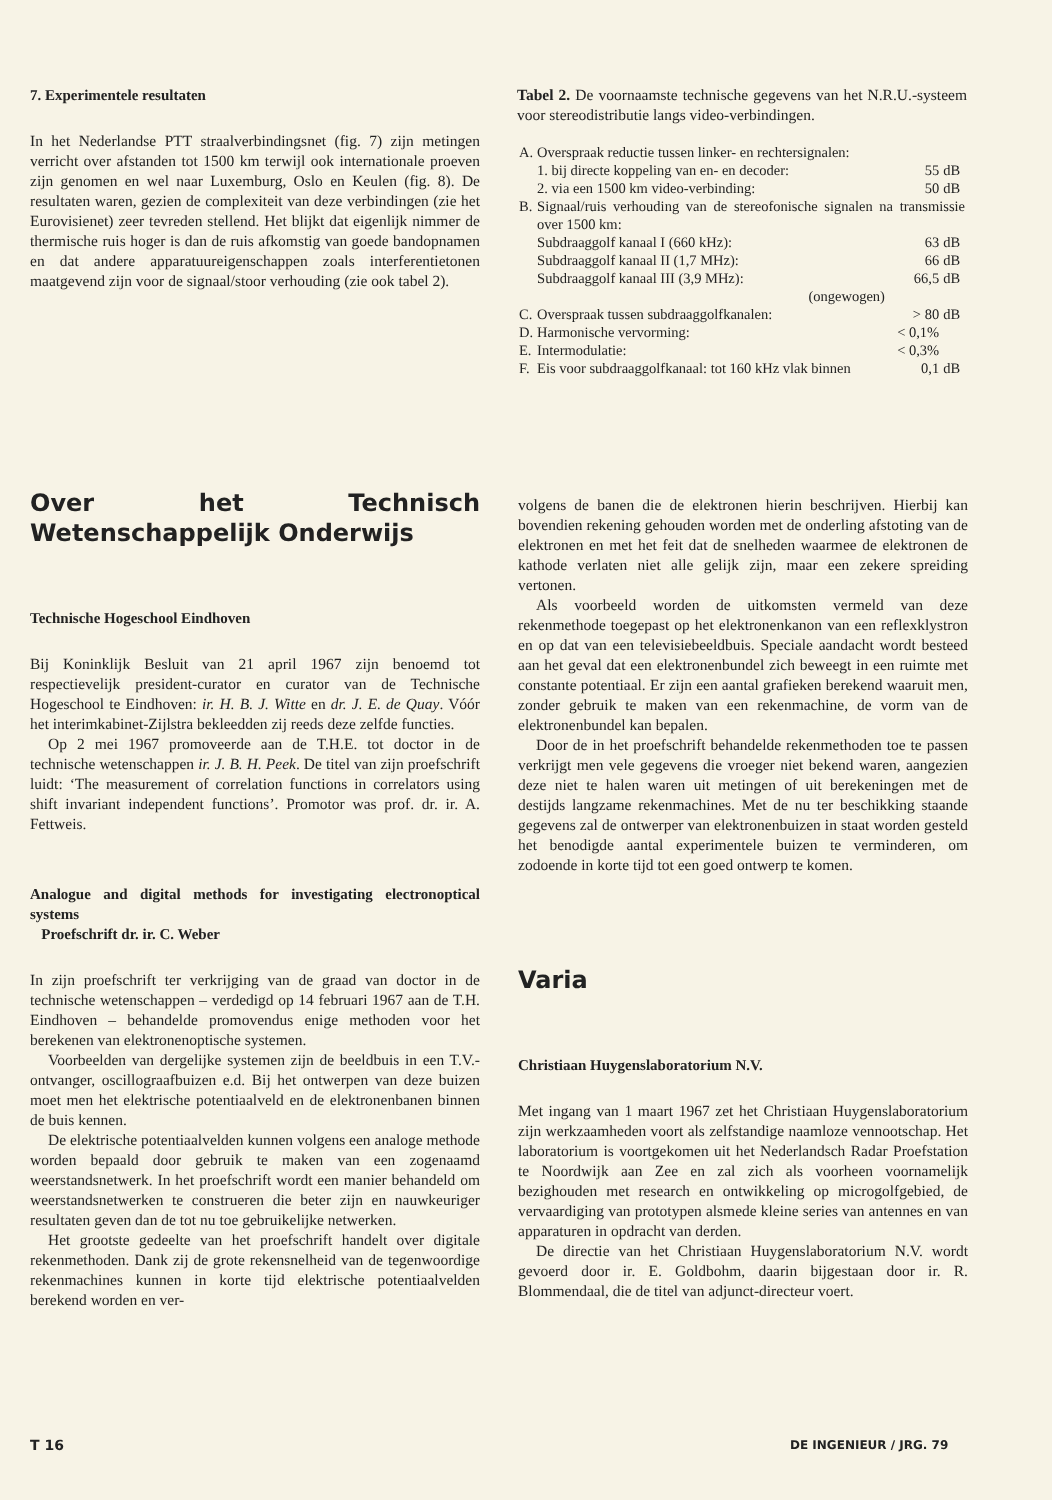7. Experimentele resultaten
In het Nederlandse PTT straalverbindingsnet (fig. 7) zijn metingen verricht over afstanden tot 1500 km terwijl ook internationale proeven zijn genomen en wel naar Luxemburg, Oslo en Keulen (fig. 8). De resultaten waren, gezien de complexiteit van deze verbindingen (zie het Eurovisienet) zeer tevreden stellend. Het blijkt dat eigenlijk nimmer de thermische ruis hoger is dan de ruis afkomstig van goede bandopnamen en dat andere apparatuureigenschappen zoals interferentietonen maatgevend zijn voor de signaal/stoor verhouding (zie ook tabel 2).
Tabel 2. De voornaamste technische gegevens van het N.R.U.-systeem voor stereodistributie langs video-verbindingen.
| A. | Overspraak reductie tussen linker- en rechtersignalen: | | |
| | 1. bij directe koppeling van en- en decoder: | 55 | dB |
| | 2. via een 1500 km video-verbinding: | 50 | dB |
| B. | Signaal/ruis verhouding van de stereofonische signalen na transmissie over 1500 km: | | |
| | Subdraaggolf kanaal I (660 kHz): | 63 | dB |
| | Subdraaggolf kanaal II (1,7 MHz): | 66 | dB |
| | Subdraaggolf kanaal III (3,9 MHz): | 66,5 | dB |
| | (ongewogen) | | |
| C. | Overspraak tussen subdraaggolfkanalen: | > 80 | dB |
| D. | Harmonische vervorming: | < 0,1% | |
| E. | Intermodulatie: | < 0,3% | |
| F. | Eis voor subdraaggolfkanaal: tot 160 kHz vlak binnen | 0,1 | dB |
Over het Technisch Wetenschappelijk Onderwijs
Technische Hogeschool Eindhoven
Bij Koninklijk Besluit van 21 april 1967 zijn benoemd tot respectievelijk president-curator en curator van de Technische Hogeschool te Eindhoven: ir. H. B. J. Witte en dr. J. E. de Quay. Vóór het interimkabinet-Zijlstra bekleedden zij reeds deze zelfde functies.
Op 2 mei 1967 promoveerde aan de T.H.E. tot doctor in de technische wetenschappen ir. J. B. H. Peek. De titel van zijn proefschrift luidt: ‘The measurement of correlation functions in correlators using shift invariant independent functions’. Promotor was prof. dr. ir. A. Fettweis.
Analogue and digital methods for investigating electronoptical systems
Proefschrift dr. ir. C. Weber
In zijn proefschrift ter verkrijging van de graad van doctor in de technische wetenschappen – verdedigd op 14 februari 1967 aan de T.H. Eindhoven – behandelde promovendus enige methoden voor het berekenen van elektronenoptische systemen.
Voorbeelden van dergelijke systemen zijn de beeldbuis in een T.V.-ontvanger, oscillograafbuizen e.d. Bij het ontwerpen van deze buizen moet men het elektrische potentiaalveld en de elektronenbanen binnen de buis kennen.
De elektrische potentiaalvelden kunnen volgens een analoge methode worden bepaald door gebruik te maken van een zogenaamd weerstandsnetwerk. In het proefschrift wordt een manier behandeld om weerstandsnetwerken te construeren die beter zijn en nauwkeuriger resultaten geven dan de tot nu toe gebruikelijke netwerken.
Het grootste gedeelte van het proefschrift handelt over digitale rekenmethoden. Dank zij de grote rekensnelheid van de tegenwoordige rekenmachines kunnen in korte tijd elektrische potentiaalvelden berekend worden en ver-
volgens de banen die de elektronen hierin beschrijven. Hierbij kan bovendien rekening gehouden worden met de onderling afstoting van de elektronen en met het feit dat de snelheden waarmee de elektronen de kathode verlaten niet alle gelijk zijn, maar een zekere spreiding vertonen.
Als voorbeeld worden de uitkomsten vermeld van deze rekenmethode toegepast op het elektronenkanon van een reflexklystron en op dat van een televisiebeeldbuis. Speciale aandacht wordt besteed aan het geval dat een elektronenbundel zich beweegt in een ruimte met constante potentiaal. Er zijn een aantal grafieken berekend waaruit men, zonder gebruik te maken van een rekenmachine, de vorm van de elektronenbundel kan bepalen.
Door de in het proefschrift behandelde rekenmethoden toe te passen verkrijgt men vele gegevens die vroeger niet bekend waren, aangezien deze niet te halen waren uit metingen of uit berekeningen met de destijds langzame rekenmachines. Met de nu ter beschikking staande gegevens zal de ontwerper van elektronenbuizen in staat worden gesteld het benodigde aantal experimentele buizen te verminderen, om zodoende in korte tijd tot een goed ontwerp te komen.
Varia
Christiaan Huygenslaboratorium N.V.
Met ingang van 1 maart 1967 zet het Christiaan Huygenslaboratorium zijn werkzaamheden voort als zelfstandige naamloze vennootschap. Het laboratorium is voortgekomen uit het Nederlandsch Radar Proefstation te Noordwijk aan Zee en zal zich als voorheen voornamelijk bezighouden met research en ontwikkeling op microgolfgebied, de vervaardiging van prototypen alsmede kleine series van antennes en van apparaturen in opdracht van derden.
De directie van het Christiaan Huygenslaboratorium N.V. wordt gevoerd door ir. E. Goldbohm, daarin bijgestaan door ir. R. Blommendaal, die de titel van adjunct-directeur voert.
T 16 DE INGENIEUR / JRG. 79